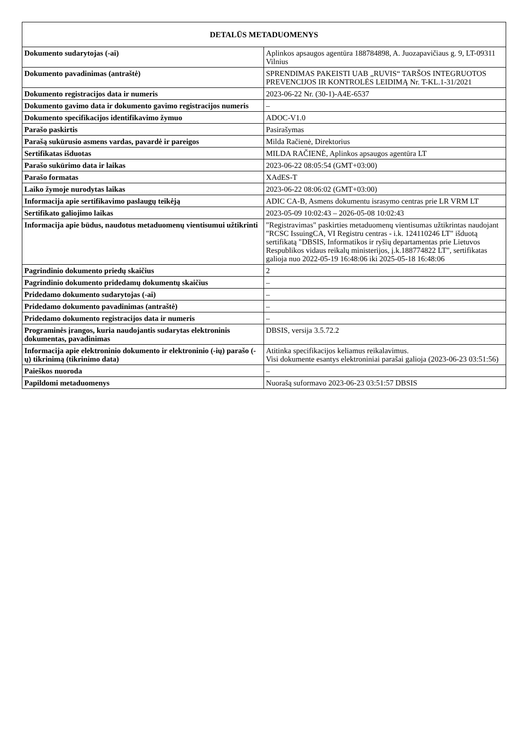| DETALŪS METADUOMENYS | |
| --- | --- |
| Dokumento sudarytojas (-ai) | Aplinkos apsaugos agentūra 188784898, A. Juozapavičiaus g. 9, LT-09311 Vilnius |
| Dokumento pavadinimas (antraštė) | SPRENDIMAS PAKEISTI UAB „RUVIS“ TARŠOS INTEGRUOTOS PREVENCIJOS IR KONTROLĖS LEIDIMĄ Nr. T-KL.1-31/2021 |
| Dokumento registracijos data ir numeris | 2023-06-22 Nr. (30-1)-A4E-6537 |
| Dokumento gavimo data ir dokumento gavimo registracijos numeris | – |
| Dokumento specifikacijos identifikavimo žymuo | ADOC-V1.0 |
| Parašo paskirtis | Pasirašymas |
| Parašą sukūrusio asmens vardas, pavardė ir pareigos | Milda Račienė, Direktorius |
| Sertifikatas išduotas | MILDA RAČIENĖ, Aplinkos apsaugos agentūra LT |
| Parašo sukūrimo data ir laikas | 2023-06-22 08:05:54 (GMT+03:00) |
| Parašo formatas | XAdES-T |
| Laiko žymoje nurodytas laikas | 2023-06-22 08:06:02 (GMT+03:00) |
| Informacija apie sertifikavimo paslaugų teikėją | ADIC CA-B, Asmens dokumentu israsymo centras prie LR VRM LT |
| Sertifikato galiojimo laikas | 2023-05-09 10:02:43 – 2026-05-08 10:02:43 |
| Informacija apie būdus, naudotus metaduomenų vientisumui užtikrinti | "Registravimas" paskirties metaduomenų vientisumas užtikrintas naudojant "RCSC IssuingCA, VI Registru centras - i.k. 124110246 LT" išduotą sertifikatą "DBSIS, Informatikos ir ryšių departamentas prie Lietuvos Respublikos vidaus reikalų ministerijos, į.k.188774822 LT", sertifikatas galioja nuo 2022-05-19 16:48:06 iki 2025-05-18 16:48:06 |
| Pagrindinio dokumento priedų skaičius | 2 |
| Pagrindinio dokumento pridedamų dokumentų skaičius | – |
| Pridedamo dokumento sudarytojas (-ai) | – |
| Pridedamo dokumento pavadinimas (antraštė) | – |
| Pridedamo dokumento registracijos data ir numeris | – |
| Programinės įrangos, kuria naudojantis sudarytas elektroninis dokumentas, pavadinimas | DBSIS, versija 3.5.72.2 |
| Informacija apie elektroninio dokumento ir elektroninio (-ių) parašo (-ų) tikrinimą (tikrinimo data) | Atitinka specifikacijos keliamus reikalavimus. Visi dokumente esantys elektroniniai parašai galioja (2023-06-23 03:51:56) |
| Paieškos nuoroda | – |
| Papildomi metaduomenys | Nuorašą suformavo 2023-06-23 03:51:57 DBSIS |